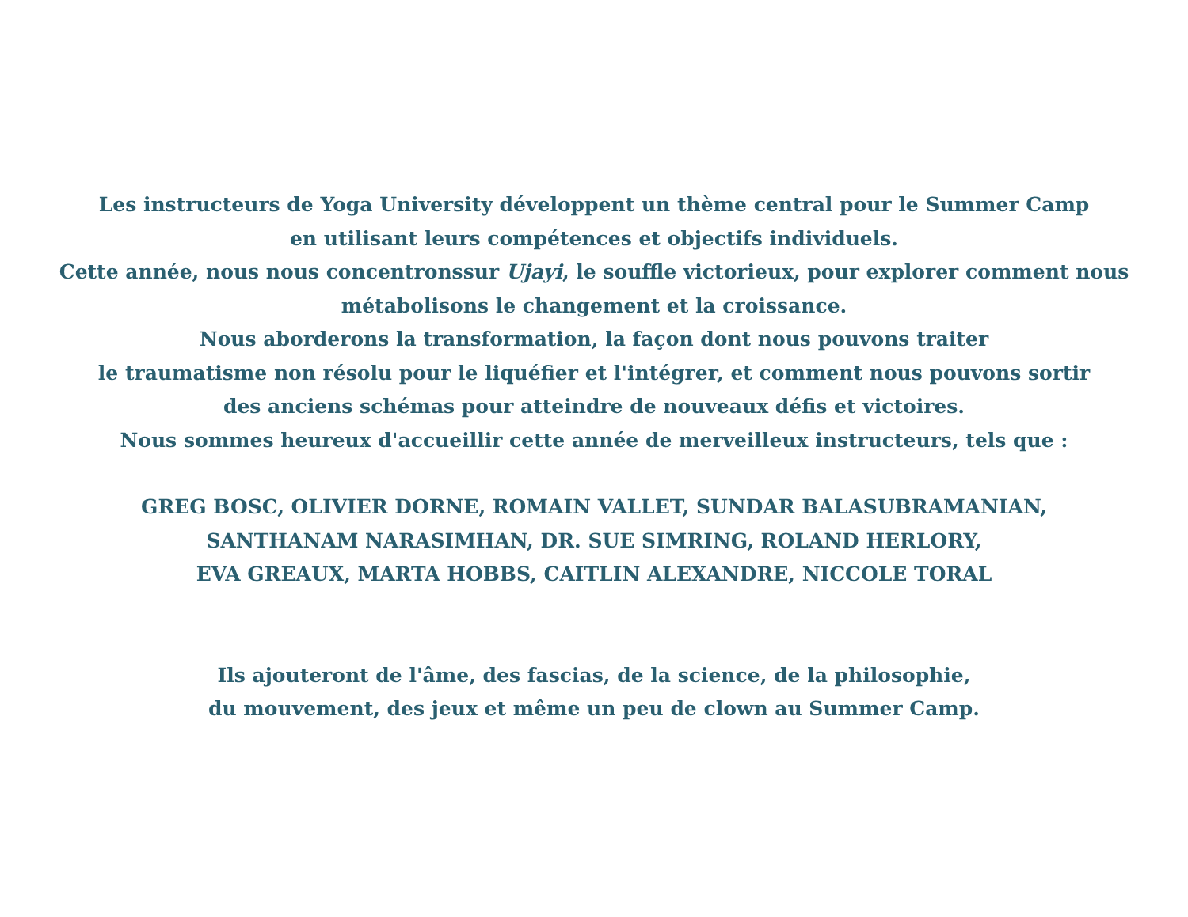Les instructeurs de Yoga University développent un thème central pour le Summer Camp
en utilisant leurs compétences et objectifs individuels.
Cette année, nous nous concentronssur Ujayi, le souffle victorieux, pour explorer comment nous
métabolisons le changement et la croissance.
Nous aborderons la transformation, la façon dont nous pouvons traiter
le traumatisme non résolu pour le liquéfier et l'intégrer, et comment nous pouvons sortir
des anciens schémas pour atteindre de nouveaux défis et victoires.
Nous sommes heureux d'accueillir cette année de merveilleux instructeurs, tels que :
GREG BOSC, OLIVIER DORNE, ROMAIN VALLET, SUNDAR BALASUBRAMANIAN,
SANTHANAM NARASIMHAN, DR. SUE SIMRING, ROLAND HERLORY,
EVA GREAUX, MARTA HOBBS, CAITLIN ALEXANDRE, NICCOLE TORAL
Ils ajouteront de l'âme, des fascias, de la science, de la philosophie,
du mouvement, des jeux et même un peu de clown au Summer Camp.